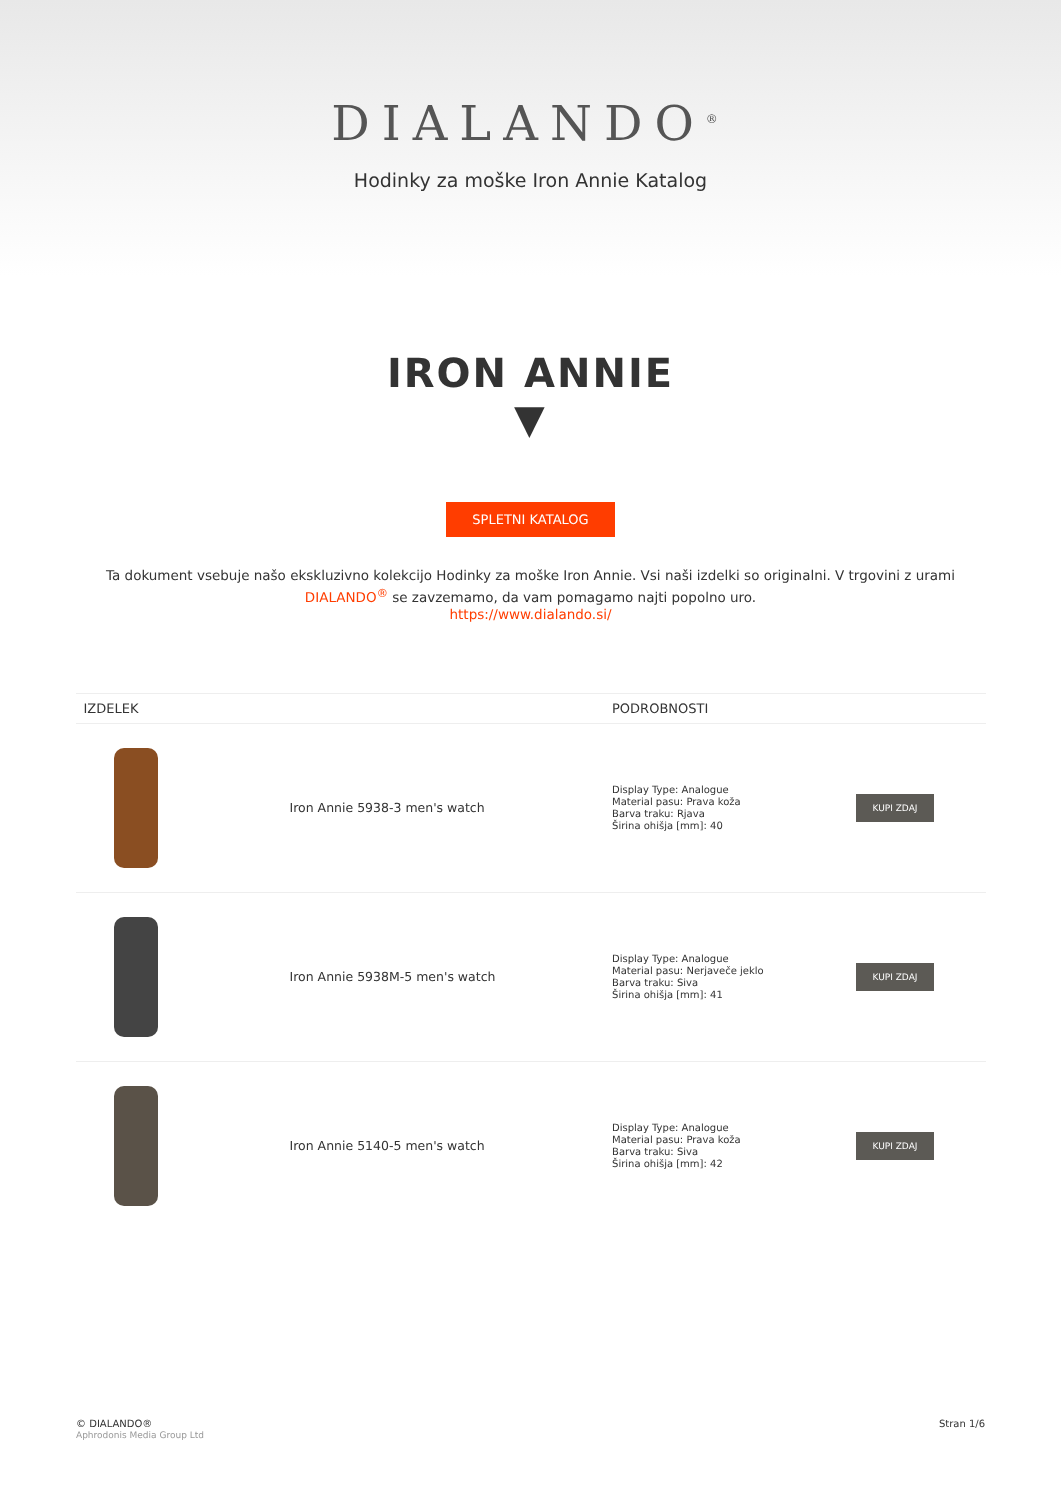DIALANDO<sup>®</sup>
Hodinky za moške Iron Annie Katalog
IRON ANNIE
▼
SPLETNI KATALOG
Ta dokument vsebuje našo ekskluzivno kolekcijo Hodinky za moške Iron Annie. Vsi naši izdelki so originalni. V trgovini z urami DIALANDO<sup>®</sup> se zavzemamo, da vam pomagamo najti popolno uro.
https://www.dialando.si/
| IZDELEK | | PODROBNOSTI | |
| --- | --- | --- | --- |
| | Iron Annie 5938-3 men's watch | Display Type: Analogue Material pasu: Prava koža Barva traku: Rjava Širina ohišja [mm]: 40 | KUPI ZDAJ |
| | Iron Annie 5938M-5 men's watch | Display Type: Analogue Material pasu: Nerjaveče jeklo Barva traku: Siva Širina ohišja [mm]: 41 | KUPI ZDAJ |
| | Iron Annie 5140-5 men's watch | Display Type: Analogue Material pasu: Prava koža Barva traku: Siva Širina ohišja [mm]: 42 | KUPI ZDAJ |
© DIALANDO®
Aphrodonis Media Group Ltd
Stran 1/6